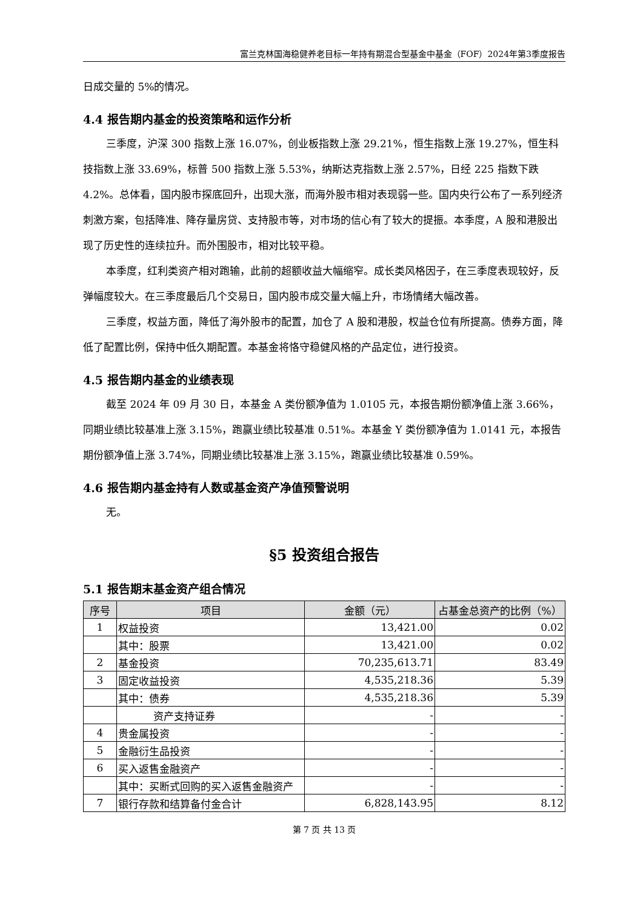富兰克林国海稳健养老目标一年持有期混合型基金中基金（FOF）2024年第3季度报告
日成交量的 5%的情况。
4.4 报告期内基金的投资策略和运作分析
三季度，沪深 300 指数上涨 16.07%，创业板指数上涨 29.21%，恒生指数上涨 19.27%，恒生科技指数上涨 33.69%，标普 500 指数上涨 5.53%，纳斯达克指数上涨 2.57%，日经 225 指数下跌 4.2%。总体看，国内股市探底回升，出现大涨，而海外股市相对表现弱一些。国内央行公布了一系列经济刺激方案，包括降准、降存量房贷、支持股市等，对市场的信心有了较大的提振。本季度，A 股和港股出现了历史性的连续拉升。而外围股市，相对比较平稳。
本季度，红利类资产相对跑输，此前的超额收益大幅缩窄。成长类风格因子，在三季度表现较好，反弹幅度较大。在三季度最后几个交易日，国内股市成交量大幅上升，市场情绪大幅改善。
三季度，权益方面，降低了海外股市的配置，加仓了 A 股和港股，权益仓位有所提高。债券方面，降低了配置比例，保持中低久期配置。本基金将恪守稳健风格的产品定位，进行投资。
4.5 报告期内基金的业绩表现
截至 2024 年 09 月 30 日，本基金 A 类份额净值为 1.0105 元，本报告期份额净值上涨 3.66%，同期业绩比较基准上涨 3.15%，跑赢业绩比较基准 0.51%。本基金 Y 类份额净值为 1.0141 元，本报告期份额净值上涨 3.74%，同期业绩比较基准上涨 3.15%，跑赢业绩比较基准 0.59%。
4.6 报告期内基金持有人数或基金资产净值预警说明
无。
§5 投资组合报告
5.1 报告期末基金资产组合情况
| 序号 | 项目 | 金额（元） | 占基金总资产的比例（%） |
| --- | --- | --- | --- |
| 1 | 权益投资 | 13,421.00 | 0.02 |
| | 其中：股票 | 13,421.00 | 0.02 |
| 2 | 基金投资 | 70,235,613.71 | 83.49 |
| 3 | 固定收益投资 | 4,535,218.36 | 5.39 |
| | 其中：债券 | 4,535,218.36 | 5.39 |
| | 资产支持证券 | - | - |
| 4 | 贵金属投资 | - | - |
| 5 | 金融衍生品投资 | - | - |
| 6 | 买入返售金融资产 | - | - |
| | 其中：买断式回购的买入返售金融资产 | - | - |
| 7 | 银行存款和结算备付金合计 | 6,828,143.95 | 8.12 |
第 7 页 共 13 页